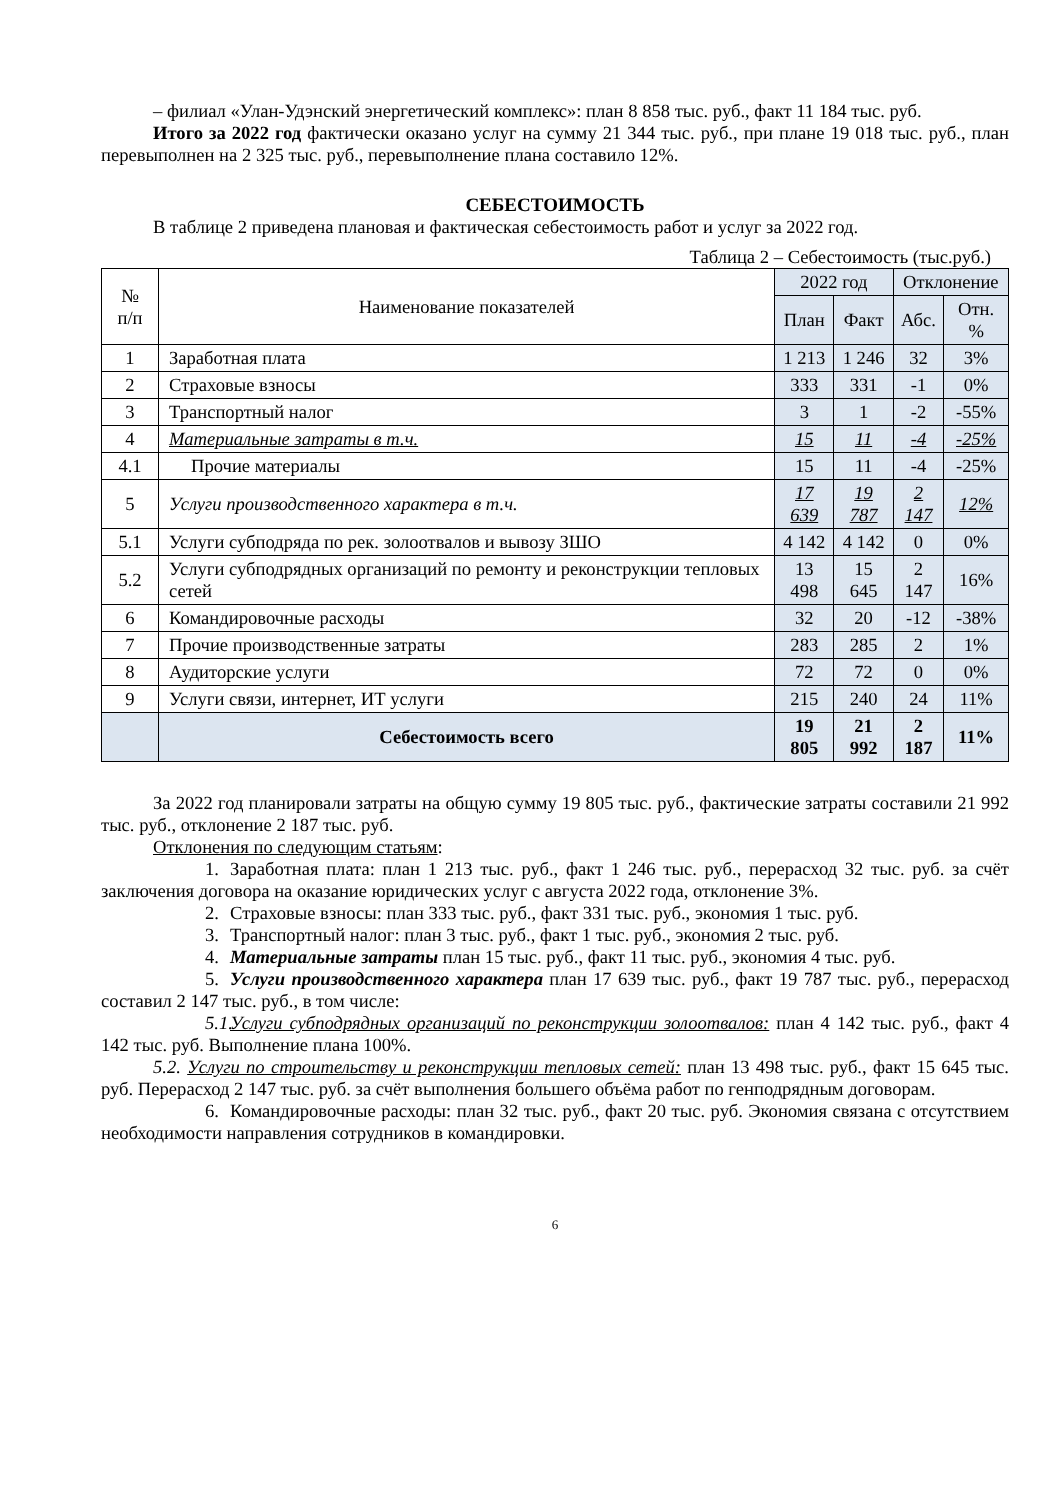– филиал «Улан-Удэнский энергетический комплекс»: план 8 858 тыс. руб., факт 11 184 тыс. руб.
Итого за 2022 год фактически оказано услуг на сумму 21 344 тыс. руб., при плане 19 018 тыс. руб., план перевыполнен на 2 325 тыс. руб., перевыполнение плана составило 12%.
СЕБЕСТОИМОСТЬ
В таблице 2 приведена плановая и фактическая себестоимость работ и услуг за 2022 год.
Таблица 2 – Себестоимость (тыс.руб.)
| № п/п | Наименование показателей | 2022 год | | Отклонение | |
| --- | --- | --- | --- | --- | --- |
| | | План | Факт | Абс. | Отн. % |
| 1 | Заработная плата | 1 213 | 1 246 | 32 | 3% |
| 2 | Страховые взносы | 333 | 331 | -1 | 0% |
| 3 | Транспортный налог | 3 | 1 | -2 | -55% |
| 4 | Материальные затраты в т.ч. | 15 | 11 | -4 | -25% |
| 4.1 | Прочие материалы | 15 | 11 | -4 | -25% |
| 5 | Услуги производственного характера в т.ч. | 17 639 | 19 787 | 2 147 | 12% |
| 5.1 | Услуги субподряда по рек. золоотвалов и вывозу ЗШО | 4 142 | 4 142 | 0 | 0% |
| 5.2 | Услуги субподрядных организаций по ремонту и реконструкции тепловых сетей | 13 498 | 15 645 | 2 147 | 16% |
| 6 | Командировочные расходы | 32 | 20 | -12 | -38% |
| 7 | Прочие производственные затраты | 283 | 285 | 2 | 1% |
| 8 | Аудиторские услуги | 72 | 72 | 0 | 0% |
| 9 | Услуги связи, интернет, ИТ услуги | 215 | 240 | 24 | 11% |
| | Себестоимость всего | 19 805 | 21 992 | 2 187 | 11% |
За 2022 год планировали затраты на общую сумму 19 805 тыс. руб., фактические затраты составили 21 992 тыс. руб., отклонение 2 187 тыс. руб.
Отклонения по следующим статьям:
1. Заработная плата: план 1 213 тыс. руб., факт 1 246 тыс. руб., перерасход 32 тыс. руб. за счёт заключения договора на оказание юридических услуг с августа 2022 года, отклонение 3%.
2. Страховые взносы: план 333 тыс. руб., факт 331 тыс. руб., экономия 1 тыс. руб.
3. Транспортный налог: план 3 тыс. руб., факт 1 тыс. руб., экономия 2 тыс. руб.
4. Материальные затраты план 15 тыс. руб., факт 11 тыс. руб., экономия 4 тыс. руб.
5. Услуги производственного характера план 17 639 тыс. руб., факт 19 787 тыс. руб., перерасход составил 2 147 тыс. руб., в том числе:
5.1. Услуги субподрядных организаций по реконструкции золоотвалов: план 4 142 тыс. руб., факт 4 142 тыс. руб. Выполнение плана 100%.
5.2. Услуги по строительству и реконструкции тепловых сетей: план 13 498 тыс. руб., факт 15 645 тыс. руб. Перерасход 2 147 тыс. руб. за счёт выполнения большего объёма работ по генподрядным договорам.
6. Командировочные расходы: план 32 тыс. руб., факт 20 тыс. руб. Экономия связана с отсутствием необходимости направления сотрудников в командировки.
6